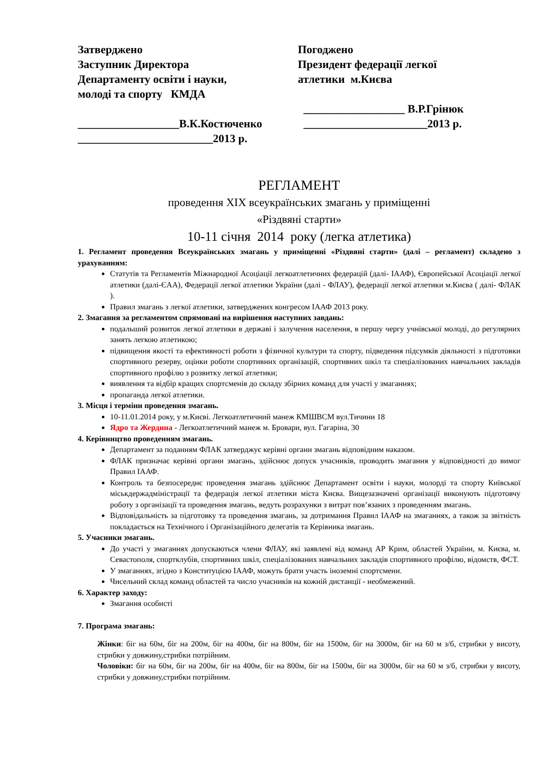Затверджено
Заступник Директора
Департаменту освіти і науки,
молоді та спорту КМДА
__________________В.К.Костюченко
________________________2013 р.
Погоджено
Президент федерації легкої
атлетики м.Києва
__________________ В.Р.Грінюк
______________________2013 р.
РЕГЛАМЕНТ
проведення ХІХ всеукраїнських змагань у приміщенні
«Різдвяні старти»
10-11 січня 2014 року (легка атлетика)
1. Регламент проведення Всеукраїнських змагань у приміщенні «Різдвяні старти» (далі – регламент) складено з урахуванням:
Статутів та Регламентів Міжнародної Асоціації легкоатлетичних федерацій (далі- ІААФ), Європейської Асоціації легкої атлетики (далі-ЄАА), Федерації легкої атлетики України (далі - ФЛАУ), федерації легкої атлетики м.Києва ( далі- ФЛАК ).
Правил змагань з легкої атлетики, затверджених конгресом ІААФ 2013 року.
2. Змагання за регламентом спрямовані на вирішення наступних завдань:
подальший розвиток легкої атлетики в державі і залучення населення, в першу чергу учнівської молоді, до регулярних занять легкою атлетикою;
підвищення якості та ефективності роботи з фізичної культури та спорту, підведення підсумків діяльності з підготовки спортивного резерву, оцінки роботи спортивних організацій, спортивних шкіл та спеціалізованих навчальних закладів спортивного профілю з розвитку легкої атлетики;
виявлення та відбір кращих спортсменів до складу збірних команд для участі у змаганнях;
пропаганда легкої атлетики.
3. Місця і терміни проведення змагань.
10-11.01.2014 року, у м.Києві. Легкоатлетичний манеж КМШВСМ вул.Тичини 18
Ядро та Жердина - Легкоатлетичний манеж м. Бровари, вул. Гагаріна, 30
4. Керівництво проведенням змагань.
Департамент за поданням ФЛАК затверджує керівні органи змагань відповідним наказом.
ФЛАК призначає керівні органи змагань, здійснює допуск учасників, проводить змагання у відповідності до вимог Правил ІААФ.
Контроль та безпосереднє проведення змагань здійснює Департамент освіти і науки, молорді та спорту Київської міськдержадміністрації та федерація легкої атлетики міста Києва. Вищезазначені організації виконують підготовчу роботу з організації та проведення змагань, ведуть розрахунки з витрат пов’язаних з проведенням змагань.
Відповідальність за підготовку та проведення змагань, за дотримання Правил ІААФ на змаганнях, а також за звітність покладається на Технічного і Організаційного делегатів та Керівника змагань.
5. Учасники змагань.
До участі у змаганнях допускаються члени ФЛАУ, які заявлені від команд АР Крим, областей України, м. Києва, м. Севастополя, спортклубів, спортивних шкіл, спеціалізованих навчальних закладів спортивного профілю, відомств, ФСТ.
У змаганнях, згідно з Конституцією ІААФ, можуть брати участь іноземні спортсмени.
Чисельний склад команд областей та число учасників на кожній дистанції - необмежений.
6. Характер заходу:
Змагання особисті
7. Програма змагань:
Жінки: біг на 60м, біг на 200м, біг на 400м, біг на 800м, біг на 1500м, біг на 3000м, біг на 60 м з/б, стрибки у висоту, стрибки у довжину,стрибки потрійним.
Чоловіки: біг на 60м, біг на 200м, біг на 400м, біг на 800м, біг на 1500м, біг на 3000м, біг на 60 м з/б, стрибки у висоту, стрибки у довжину,стрибки потрійним.